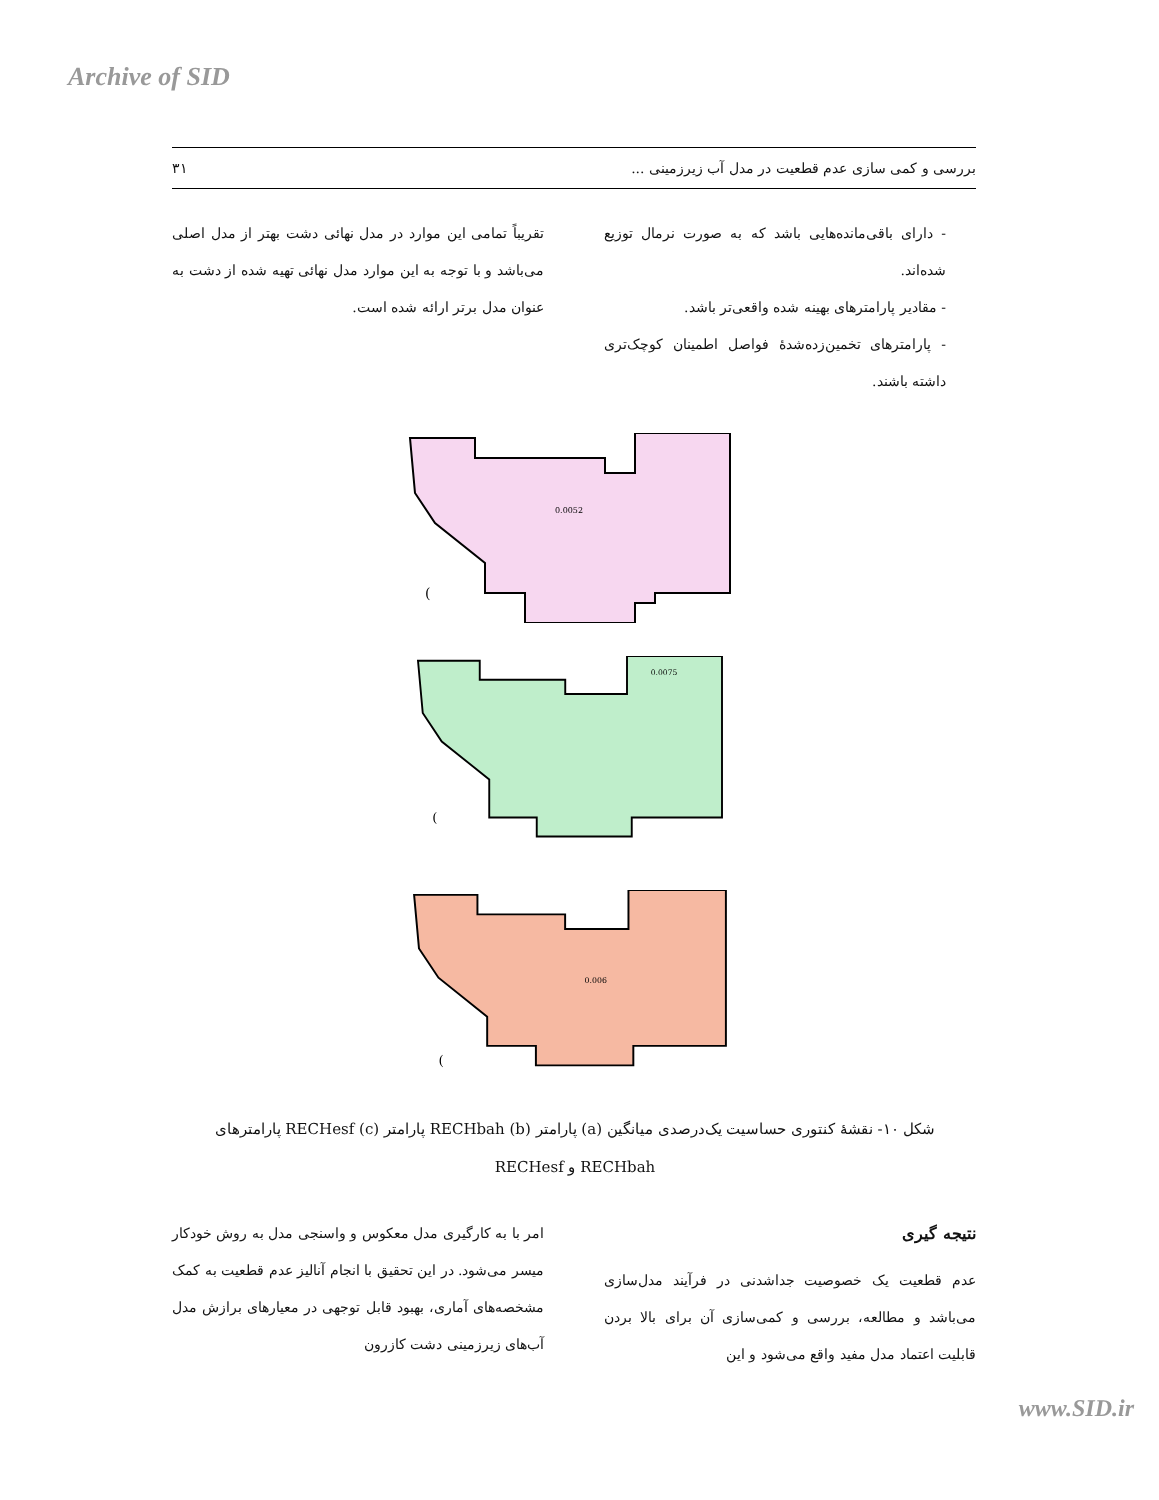Archive of SID
بررسی و کمی سازی عدم قطعیت در مدل آب زیرزمینی ... ۳۱
- دارای باقی‌مانده‌هایی باشد که به صورت نرمال توزیع شده‌اند.
- مقادیر پارامترهای بهینه شده واقعی‌تر باشد.
- پارامترهای تخمین‌زده‌شدهٔ فواصل اطمینان کوچک‌تری داشته باشند.
تقریباً تمامی این موارد در مدل نهائی دشت بهتر از مدل اصلی می‌باشد و با توجه به این موارد مدل نهائی تهیه شده از دشت به عنوان مدل برتر ارائه شده است.
0.0052
(
0.0075
(
0.006
(
شکل ۱۰- نقشهٔ کنتوری حساسیت یک‌درصدی میانگین (a) پارامتر RECHbah (b) پارامتر RECHesf (c) پارامترهای RECHbah و RECHesf
نتیجه گیری
عدم قطعیت یک خصوصیت جداشدنی در فرآیند مدل‌سازی می‌باشد و مطالعه، بررسی و کمی‌سازی آن برای بالا بردن قابلیت اعتماد مدل مفید واقع می‌شود و این
امر با به کارگیری مدل معکوس و واسنجی مدل به روش خودکار میسر می‌شود. در این تحقیق با انجام آنالیز عدم قطعیت به کمک مشخصه‌های آماری، بهبود قابل توجهی در معیارهای برازش مدل آب‌های زیرزمینی دشت کازرون
www.SID.ir